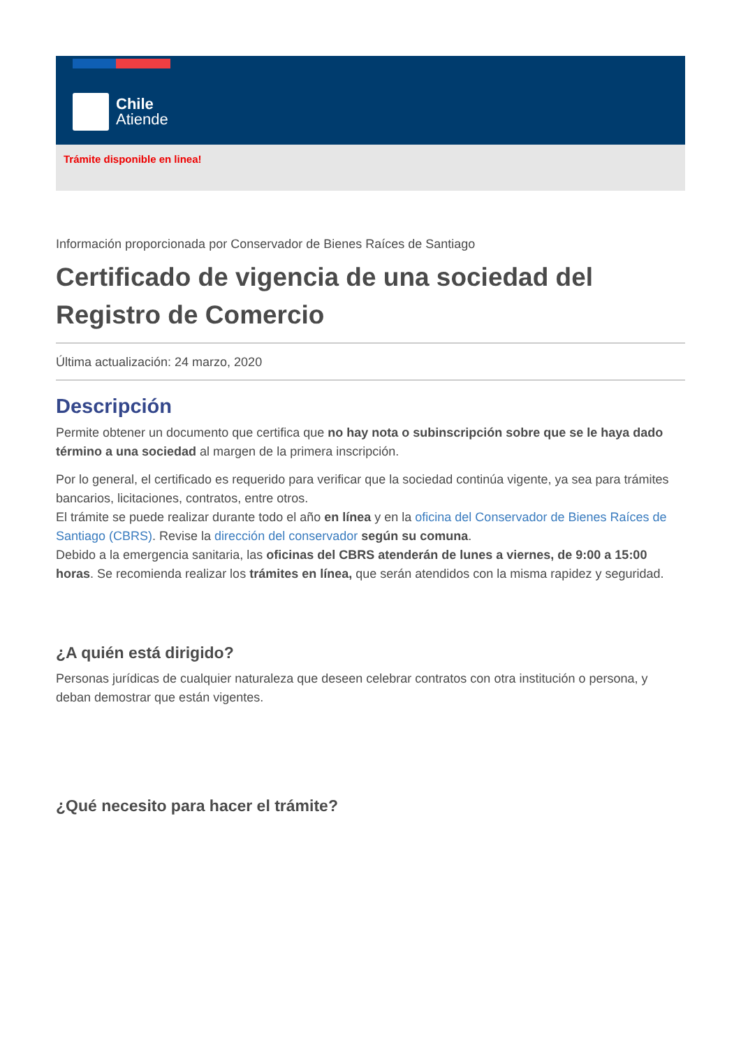Chile
Atiende
Trámite disponible en linea!
Información proporcionada por Conservador de Bienes Raíces de Santiago
Certificado de vigencia de una sociedad del Registro de Comercio
Última actualización: 24 marzo, 2020
Descripción
Permite obtener un documento que certifica que no hay nota o subinscripción sobre que se le haya dado término a una sociedad al margen de la primera inscripción.
Por lo general, el certificado es requerido para verificar que la sociedad continúa vigente, ya sea para trámites bancarios, licitaciones, contratos, entre otros.
El trámite se puede realizar durante todo el año en línea y en la oficina del Conservador de Bienes Raíces de Santiago (CBRS). Revise la dirección del conservador según su comuna.
Debido a la emergencia sanitaria, las oficinas del CBRS atenderán de lunes a viernes, de 9:00 a 15:00 horas. Se recomienda realizar los trámites en línea, que serán atendidos con la misma rapidez y seguridad.
¿A quién está dirigido?
Personas jurídicas de cualquier naturaleza que deseen celebrar contratos con otra institución o persona, y deban demostrar que están vigentes.
¿Qué necesito para hacer el trámite?